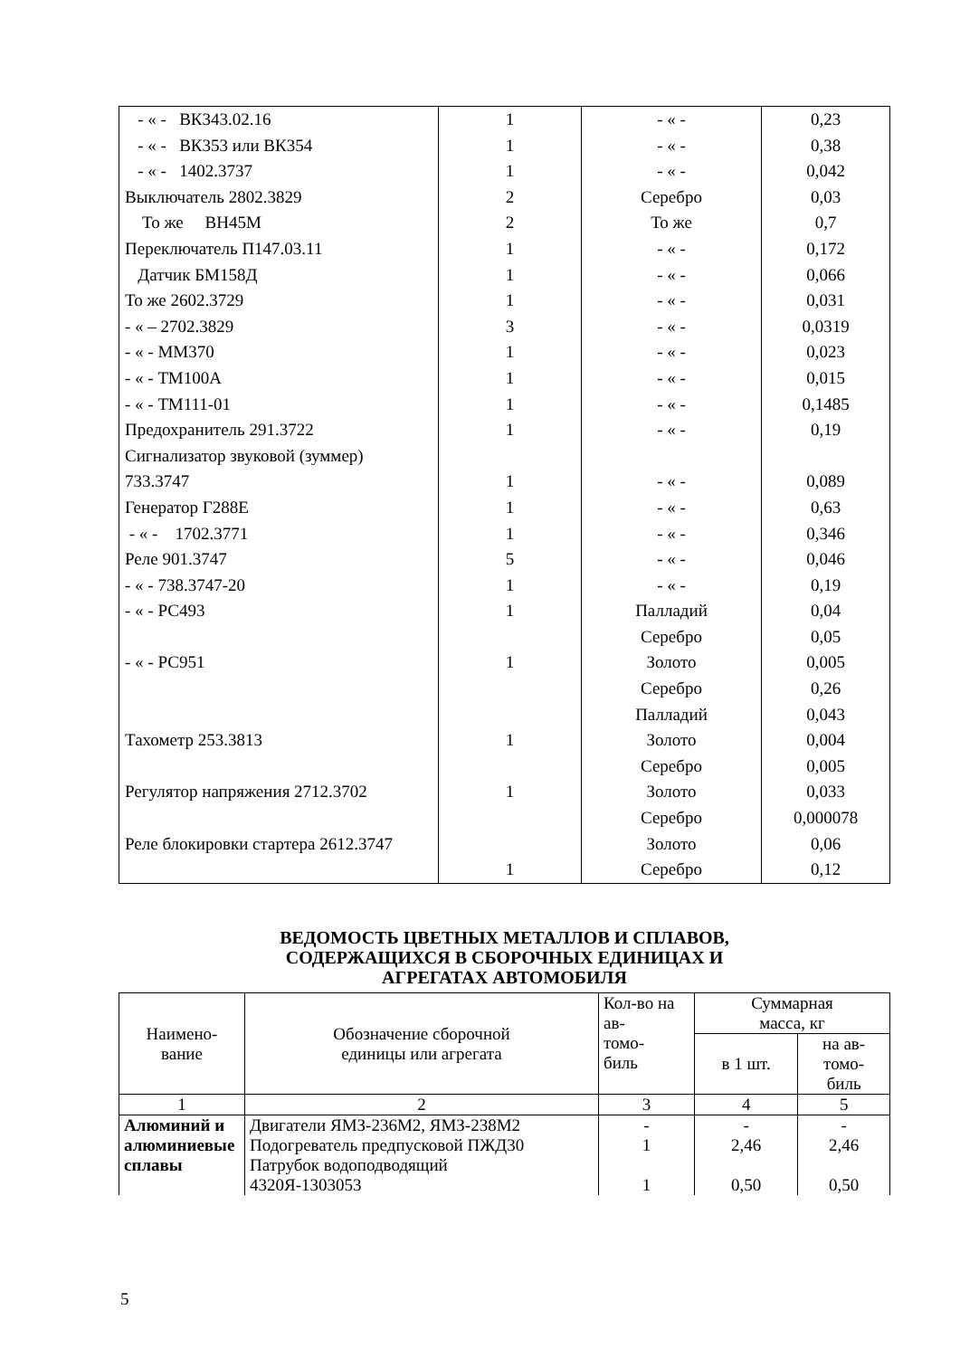| - « - ВК343.02.16 | 1 | - « - | 0,23 |
| - « - ВК353 или ВК354 | 1 | - « - | 0,38 |
| - « - 1402.3737 | 1 | - « - | 0,042 |
| Выключатель 2802.3829 | 2 | Серебро | 0,03 |
| То же ВН45М | 2 | То же | 0,7 |
| Переключатель П147.03.11 | 1 | - « - | 0,172 |
| Датчик БМ158Д | 1 | - « - | 0,066 |
| То же 2602.3729 | 1 | - « - | 0,031 |
| - « – 2702.3829 | 3 | - « - | 0,0319 |
| - « - ММ370 | 1 | - « - | 0,023 |
| - « - ТМ100А | 1 | - « - | 0,015 |
| - « - ТМ111-01 | 1 | - « - | 0,1485 |
| Предохранитель 291.3722 | 1 | - « - | 0,19 |
| Сигнализатор звуковой (зуммер) | | | |
| 733.3747 | 1 | - « - | 0,089 |
| Генератор Г288Е | 1 | - « - | 0,63 |
| - « - 1702.3771 | 1 | - « - | 0,346 |
| Реле 901.3747 | 5 | - « - | 0,046 |
| - « - 738.3747-20 | 1 | - « - | 0,19 |
| - « - РС493 | 1 | Палладий | 0,04 |
| | | Серебро | 0,05 |
| - « - РС951 | 1 | Золото | 0,005 |
| | | Серебро | 0,26 |
| | | Палладий | 0,043 |
| Тахометр 253.3813 | 1 | Золото | 0,004 |
| | | Серебро | 0,005 |
| Регулятор напряжения 2712.3702 | 1 | Золото | 0,033 |
| | | Серебро | 0,000078 |
| Реле блокировки стартера 2612.3747 | | Золото | 0,06 |
| | 1 | Серебро | 0,12 |
ВЕДОМОСТЬ ЦВЕТНЫХ МЕТАЛЛОВ И СПЛАВОВ,
СОДЕРЖАЩИХСЯ В СБОРОЧНЫХ ЕДИНИЦАХ И
АГРЕГАТАХ АВТОМОБИЛЯ
| Наимено- вание | Обозначение сборочной единицы или агрегата | Кол-во на ав- томо- биль | Суммарная масса, кг | |
| --- | --- | --- | --- | --- |
| | | | в 1 шт. | на ав- томо- биль |
| 1 | 2 | 3 | 4 | 5 |
| Алюминий и алюминиевые сплавы | Двигатели ЯМЗ-236М2, ЯМЗ-238М2 | - | - | - |
| | Подогреватель предпусковой ПЖД30 | 1 | 2,46 | 2,46 |
| | Патрубок водоподводящий | | | |
| | 4320Я-1303053 | 1 | 0,50 | 0,50 |
5